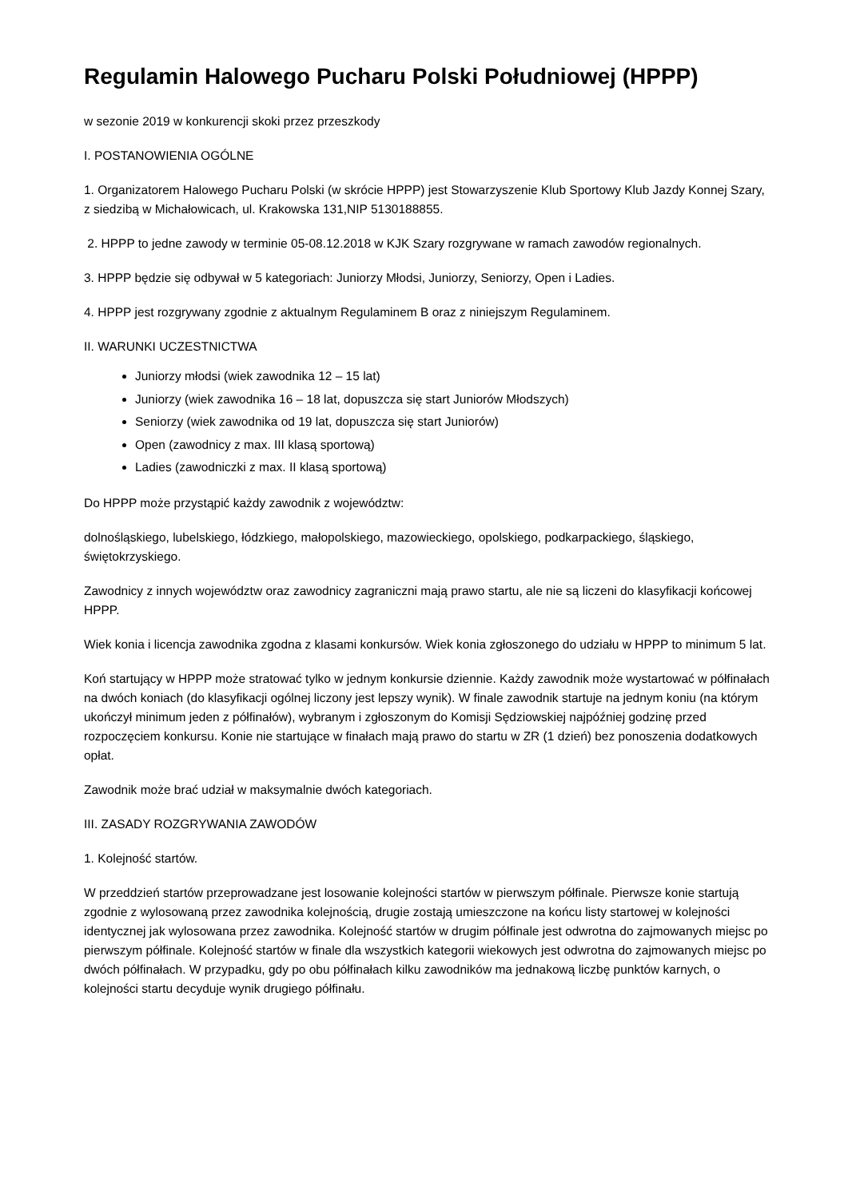Regulamin Halowego Pucharu Polski Południowej (HPPP)
w sezonie 2019 w konkurencji skoki przez przeszkody
I. POSTANOWIENIA OGÓLNE
1. Organizatorem Halowego Pucharu Polski (w skrócie HPPP) jest Stowarzyszenie Klub Sportowy Klub Jazdy Konnej Szary, z siedzibą w Michałowicach, ul. Krakowska 131,NIP 5130188855.
2. HPPP to jedne zawody w terminie 05-08.12.2018 w KJK Szary rozgrywane w ramach zawodów regionalnych.
3. HPPP będzie się odbywał w 5 kategoriach: Juniorzy Młodsi, Juniorzy, Seniorzy, Open i Ladies.
4. HPPP jest rozgrywany zgodnie z aktualnym Regulaminem B oraz z niniejszym Regulaminem.
II. WARUNKI UCZESTNICTWA
Juniorzy młodsi (wiek zawodnika 12 – 15 lat)
Juniorzy (wiek zawodnika 16 – 18 lat, dopuszcza się start Juniorów Młodszych)
Seniorzy (wiek zawodnika od 19 lat, dopuszcza się start Juniorów)
Open (zawodnicy z max. III klasą sportową)
Ladies (zawodniczki z max. II klasą sportową)
Do HPPP może przystąpić każdy zawodnik z województw:
dolnośląskiego, lubelskiego, łódzkiego, małopolskiego, mazowieckiego, opolskiego, podkarpackiego, śląskiego, świętokrzyskiego.
Zawodnicy z innych województw oraz zawodnicy zagraniczni mają prawo startu, ale nie są liczeni do klasyfikacji końcowej HPPP.
Wiek konia i licencja zawodnika zgodna z klasami konkursów. Wiek konia zgłoszonego do udziału w HPPP to minimum 5 lat.
Koń startujący w HPPP może stratować tylko w jednym konkursie dziennie. Każdy zawodnik może wystartować w półfinałach na dwóch koniach (do klasyfikacji ogólnej liczony jest lepszy wynik). W finale zawodnik startuje na jednym koniu (na którym ukończył minimum jeden z półfinałów), wybranym i zgłoszonym do Komisji Sędziowskiej najpóźniej godzinę przed rozpoczęciem konkursu. Konie nie startujące w finałach mają prawo do startu w ZR (1 dzień) bez ponoszenia dodatkowych opłat.
Zawodnik może brać udział w maksymalnie dwóch kategoriach.
III. ZASADY ROZGRYWANIA ZAWODÓW
1. Kolejność startów.
W przeddzień startów przeprowadzane jest losowanie kolejności startów w pierwszym półfinale. Pierwsze konie startują zgodnie z wylosowaną przez zawodnika kolejnością, drugie zostają umieszczone na końcu listy startowej w kolejności identycznej jak wylosowana przez zawodnika. Kolejność startów w drugim półfinale jest odwrotna do zajmowanych miejsc po pierwszym półfinale. Kolejność startów w finale dla wszystkich kategorii wiekowych jest odwrotna do zajmowanych miejsc po dwóch półfinałach. W przypadku, gdy po obu półfinałach kilku zawodników ma jednakową liczbę punktów karnych, o kolejności startu decyduje wynik drugiego półfinału.